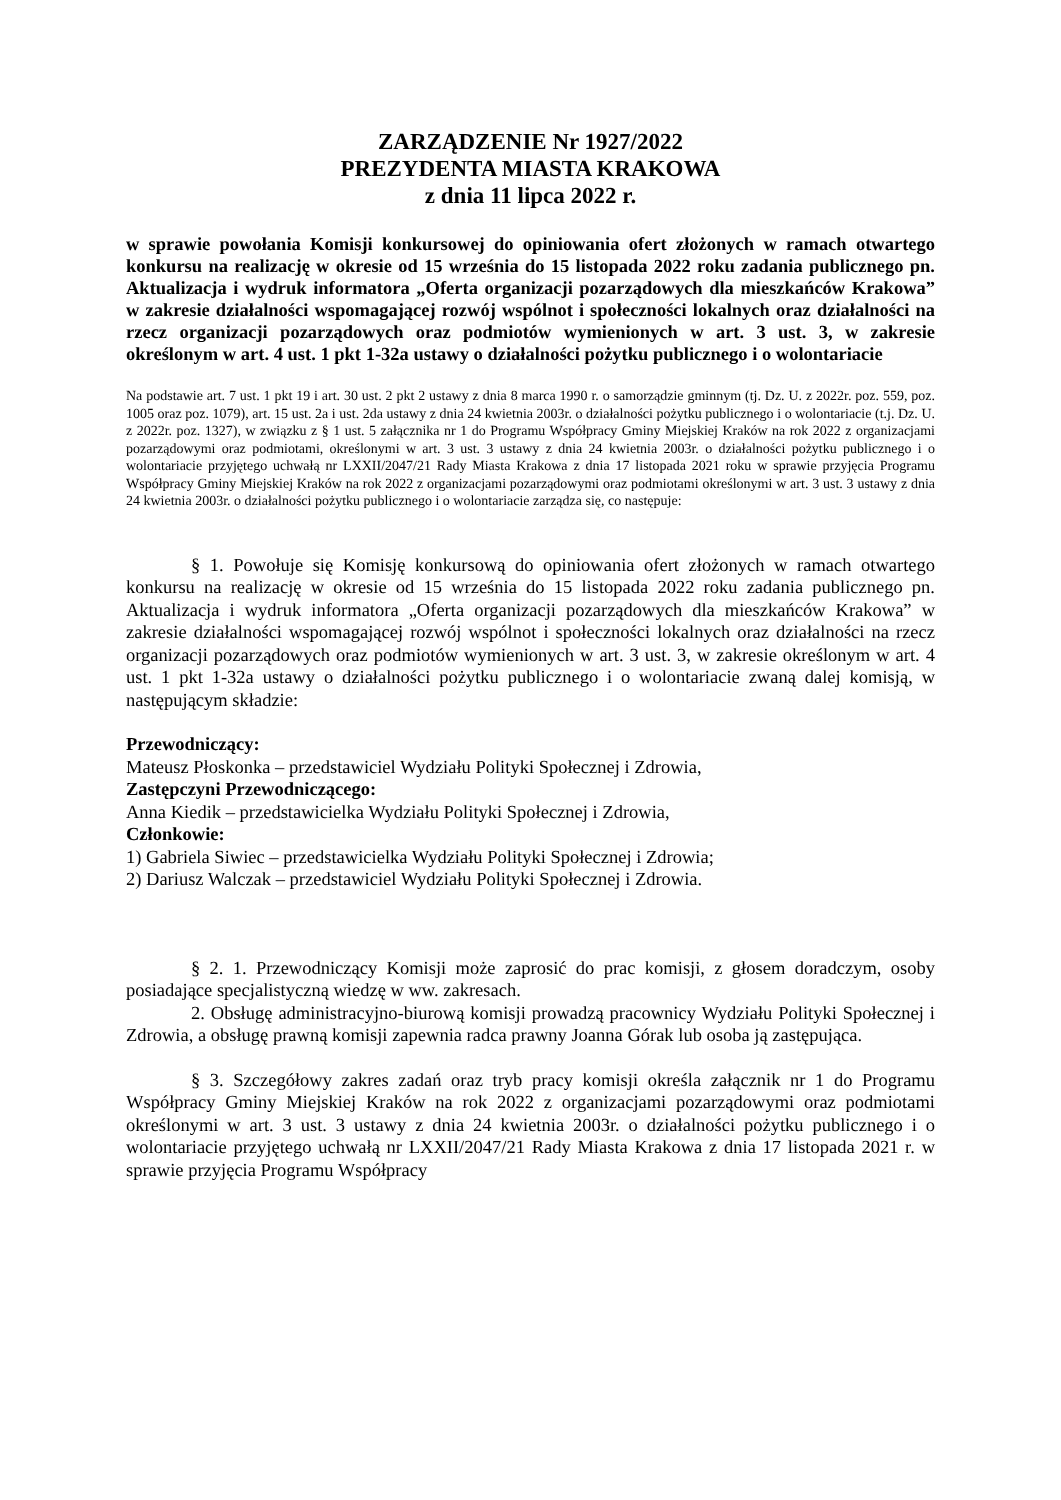ZARZĄDZENIE Nr 1927/2022
PREZYDENTA MIASTA KRAKOWA
z dnia 11 lipca 2022 r.
w sprawie powołania Komisji konkursowej do opiniowania ofert złożonych w ramach otwartego konkursu na realizację w okresie od 15 września do 15 listopada 2022 roku zadania publicznego pn. Aktualizacja i wydruk informatora „Oferta organizacji pozarządowych dla mieszkańców Krakowa” w zakresie działalności wspomagającej rozwój wspólnot i społeczności lokalnych oraz działalności na rzecz organizacji pozarządowych oraz podmiotów wymienionych w art. 3 ust. 3, w zakresie określonym w art. 4 ust. 1 pkt 1-32a ustawy o działalności pożytku publicznego i o wolontariacie
Na podstawie art. 7 ust. 1 pkt 19 i art. 30 ust. 2 pkt 2 ustawy z dnia 8 marca 1990 r. o samorządzie gminnym (tj. Dz. U. z 2022r. poz. 559, poz. 1005 oraz poz. 1079), art. 15 ust. 2a i ust. 2da ustawy z dnia 24 kwietnia 2003r. o działalności pożytku publicznego i o wolontariacie (t.j. Dz. U. z 2022r. poz. 1327), w związku z § 1 ust. 5 załącznika nr 1 do Programu Współpracy Gminy Miejskiej Kraków na rok 2022 z organizacjami pozarządowymi oraz podmiotami, określonymi w art. 3 ust. 3 ustawy z dnia 24 kwietnia 2003r. o działalności pożytku publicznego i o wolontariacie przyjętego uchwałą nr LXXII/2047/21 Rady Miasta Krakowa z dnia 17 listopada 2021 roku w sprawie przyjęcia Programu Współpracy Gminy Miejskiej Kraków na rok 2022 z organizacjami pozarządowymi oraz podmiotami określonymi w art. 3 ust. 3 ustawy z dnia 24 kwietnia 2003r. o działalności pożytku publicznego i o wolontariacie zarządza się, co następuje:
§ 1. Powołuje się Komisję konkursową do opiniowania ofert złożonych w ramach otwartego konkursu na realizację w okresie od 15 września do 15 listopada 2022 roku zadania publicznego pn. Aktualizacja i wydruk informatora „Oferta organizacji pozarządowych dla mieszkańców Krakowa” w zakresie działalności wspomagającej rozwój wspólnot i społeczności lokalnych oraz działalności na rzecz organizacji pozarządowych oraz podmiotów wymienionych w art. 3 ust. 3, w zakresie określonym w art. 4 ust. 1 pkt 1-32a ustawy o działalności pożytku publicznego i o wolontariacie zwaną dalej komisją, w następującym składzie:
Przewodniczący:
Mateusz Płoskonka – przedstawiciel Wydziału Polityki Społecznej i Zdrowia,
Zastępczyni Przewodniczącego:
Anna Kiedik – przedstawicielka Wydziału Polityki Społecznej i Zdrowia,
Członkowie:
1) Gabriela Siwiec – przedstawicielka Wydziału Polityki Społecznej i Zdrowia;
2) Dariusz Walczak – przedstawiciel Wydziału Polityki Społecznej i Zdrowia.
§ 2. 1. Przewodniczący Komisji może zaprosić do prac komisji, z głosem doradczym, osoby posiadające specjalistyczną wiedzę w ww. zakresach.
2. Obsługę administracyjno-biurową komisji prowadzą pracownicy Wydziału Polityki Społecznej i Zdrowia, a obsługę prawną komisji zapewnia radca prawny Joanna Górak lub osoba ją zastępująca.
§ 3. Szczegółowy zakres zadań oraz tryb pracy komisji określa załącznik nr 1 do Programu Współpracy Gminy Miejskiej Kraków na rok 2022 z organizacjami pozarządowymi oraz podmiotami określonymi w art. 3 ust. 3 ustawy z dnia 24 kwietnia 2003r. o działalności pożytku publicznego i o wolontariacie przyjętego uchwałą nr LXXII/2047/21 Rady Miasta Krakowa z dnia 17 listopada 2021 r. w sprawie przyjęcia Programu Współpracy